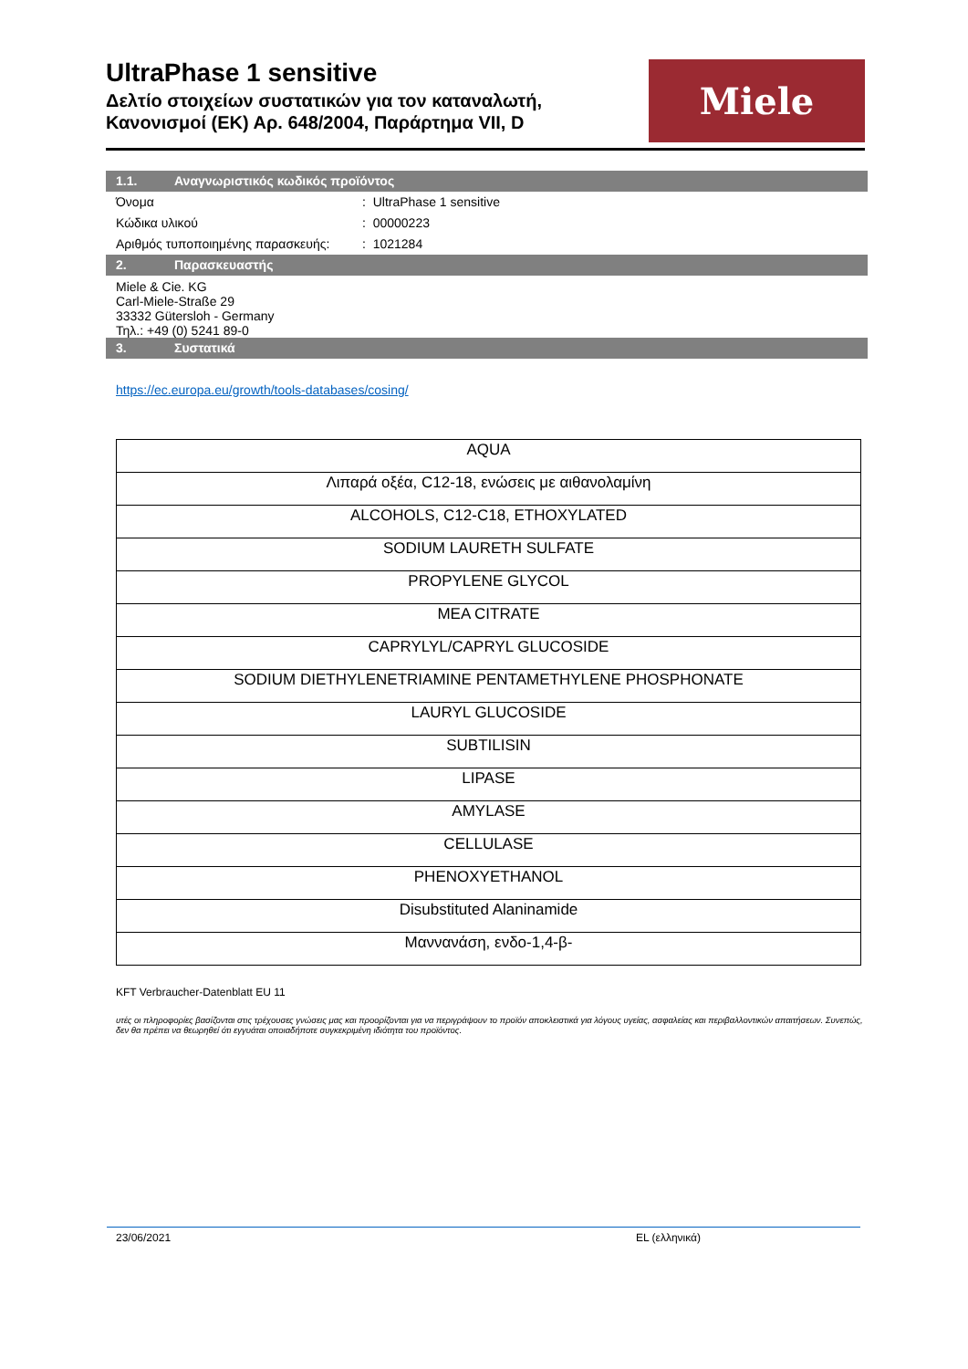UltraPhase 1 sensitive
Δελτίο στοιχείων συστατικών για τον καταναλωτή,
Κανονισμοί (ΕΚ) Αρ. 648/2004, Παράρτημα VII, D
Miele
1.1. Αναγνωριστικός κωδικός προϊόντος
Όνομα : UltraPhase 1 sensitive
Κώδικα υλικού : 00000223
Αριθμός τυποποιημένης παρασκευής:
: 1021284
2. Παρασκευαστής
Miele & Cie. KG
Carl-Miele-Straße 29
33332 Gütersloh - Germany
Τηλ.: +49 (0) 5241 89-0
3. Συστατικά
https://ec.europa.eu/growth/tools-databases/cosing/
| AQUA |
| Λιπαρά οξέα, C12-18, ενώσεις με αιθανολαμίνη |
| ALCOHOLS, C12-C18, ETHOXYLATED |
| SODIUM LAURETH SULFATE |
| PROPYLENE GLYCOL |
| MEA CITRATE |
| CAPRYLYL/CAPRYL GLUCOSIDE |
| SODIUM DIETHYLENETRIAMINE PENTAMETHYLENE PHOSPHONATE |
| LAURYL GLUCOSIDE |
| SUBTILISIN |
| LIPASE |
| AMYLASE |
| CELLULASE |
| PHENOXYETHANOL |
| Disubstituted Alaninamide |
| Μαννανάση, ενδο-1,4-β- |
KFT Verbraucher-Datenblatt EU 11
υτές οι πληροφορίες βασίζονται στις τρέχουσες γνώσεις μας και προορίζονται για να περιγράψουν το προϊόν αποκλειστικά για λόγους υγείας, ασφαλείας και περιβαλλοντικών απαιτήσεων. Συνεπώς, δεν θα πρέπει να θεωρηθεί ότι εγγυάται οποιαδήποτε συγκεκριμένη ιδιότητα του προϊόντος.
23/06/2021 EL (ελληνικά)